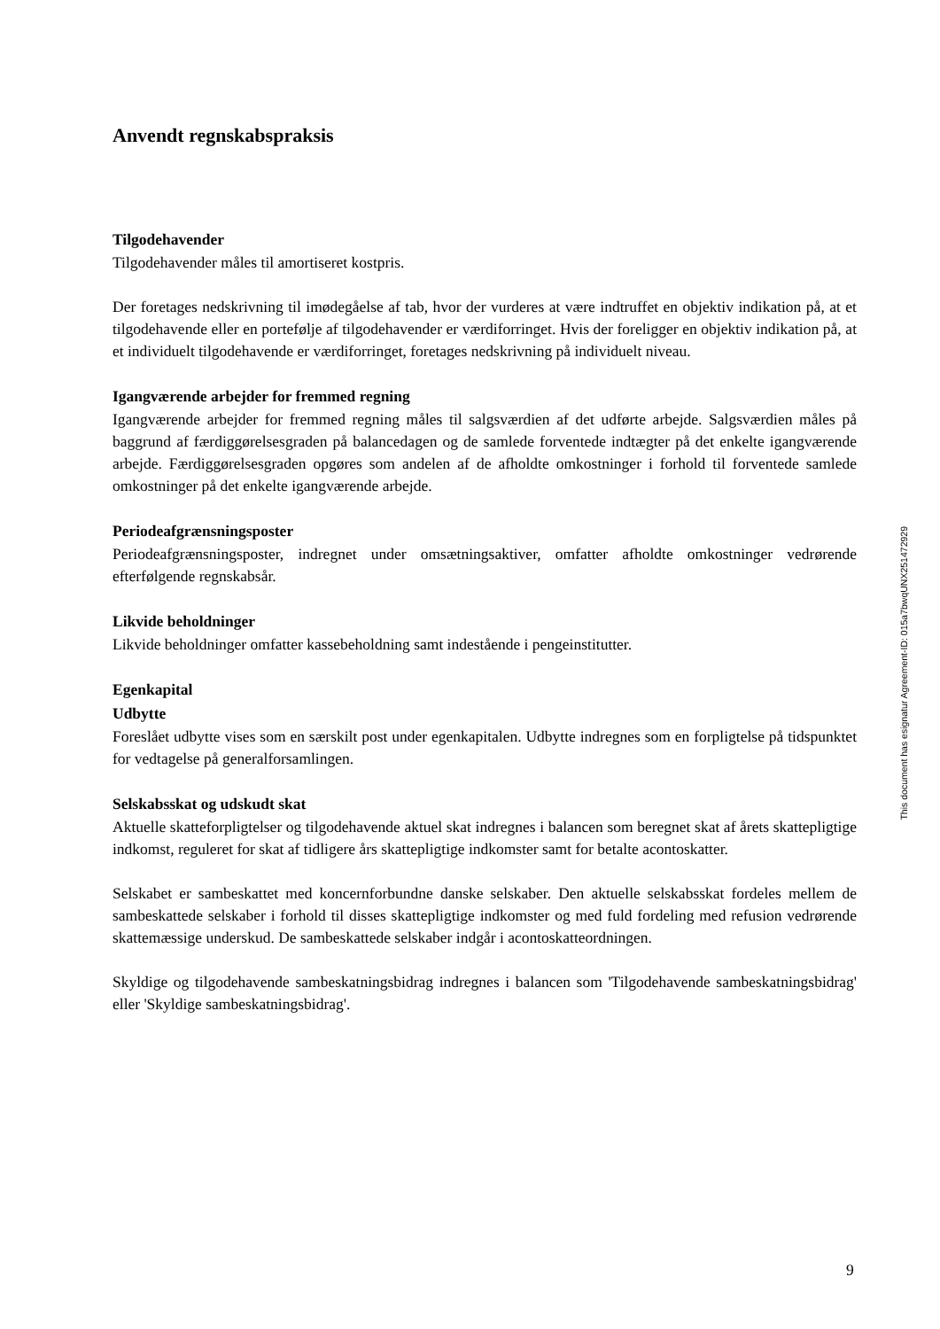Anvendt regnskabspraksis
Tilgodehavender
Tilgodehavender måles til amortiseret kostpris.
Der foretages nedskrivning til imødegåelse af tab, hvor der vurderes at være indtruffet en objektiv indikation på, at et tilgodehavende eller en portefølje af tilgodehavender er værdiforringet. Hvis der foreligger en objektiv indikation på, at et individuelt tilgodehavende er værdiforringet, foretages nedskrivning på individuelt niveau.
Igangværende arbejder for fremmed regning
Igangværende arbejder for fremmed regning måles til salgsværdien af det udførte arbejde. Salgsværdien måles på baggrund af færdiggørelsesgraden på balancedagen og de samlede forventede indtægter på det enkelte igangværende arbejde. Færdiggørelsesgraden opgøres som andelen af de afholdte omkostninger i forhold til forventede samlede omkostninger på det enkelte igangværende arbejde.
Periodeafgrænsningsposter
Periodeafgrænsningsposter, indregnet under omsætningsaktiver, omfatter afholdte omkostninger vedrørende efterfølgende regnskabsår.
Likvide beholdninger
Likvide beholdninger omfatter kassebeholdning samt indestående i pengeinstitutter.
Egenkapital
Udbytte
Foreslået udbytte vises som en særskilt post under egenkapitalen. Udbytte indregnes som en forpligtelse på tidspunktet for vedtagelse på generalforsamlingen.
Selskabsskat og udskudt skat
Aktuelle skatteforpligtelser og tilgodehavende aktuel skat indregnes i balancen som beregnet skat af årets skattepligtige indkomst, reguleret for skat af tidligere års skattepligtige indkomster samt for betalte acontoskatter.
Selskabet er sambeskattet med koncernforbundne danske selskaber. Den aktuelle selskabsskat fordeles mellem de sambeskattede selskaber i forhold til disses skattepligtige indkomster og med fuld fordeling med refusion vedrørende skattemæssige underskud. De sambeskattede selskaber indgår i acontoskatteordningen.
Skyldige og tilgodehavende sambeskatningsbidrag indregnes i balancen som 'Tilgodehavende sambeskatningsbidrag' eller 'Skyldige sambeskatningsbidrag'.
This document has esignatur Agreement-ID: 015a7bwqUNX251472929
9